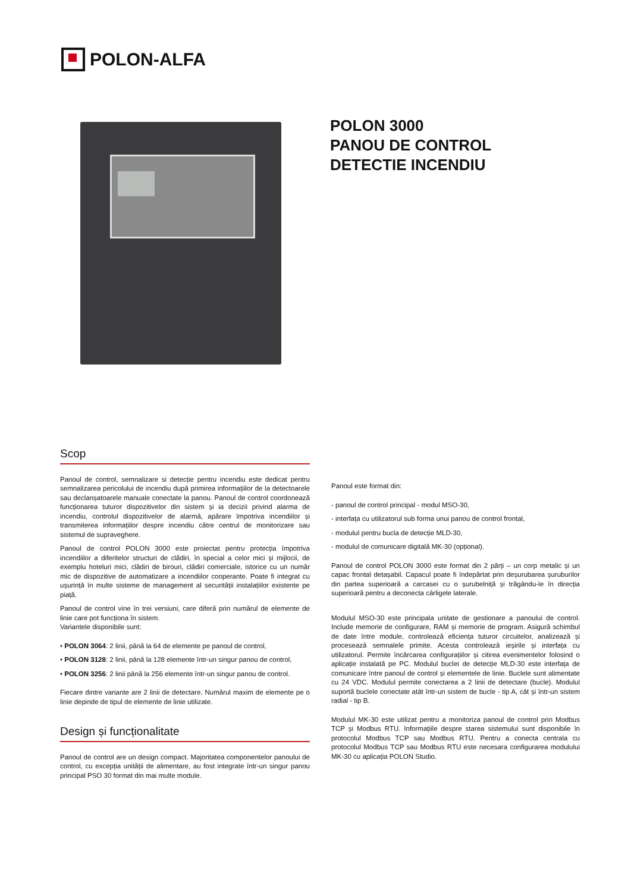POLON-ALFA
POLON 3000
PANOU DE CONTROL
DETECTIE INCENDIU
Scop
Panoul de control, semnalizare si detecție pentru incendiu este dedicat pentru semnalizarea pericolului de incendiu după primirea informațiilor de la detectoarele sau declanșatoarele manuale conectate la panou. Panoul de control coordonează funcționarea tuturor dispozitivelor din sistem și ia decizii privind alarma de incendiu, controlul dispozitivelor de alarmă, apărare împotriva incendiilor și transmiterea informațiilor despre incendiu către centrul de monitorizare sau sistemul de supraveghere.
Panoul de control POLON 3000 este proiectat pentru protecția împotriva incendiilor a diferitelor structuri de clădiri, în special a celor mici și mijlocii, de exemplu hoteluri mici, clădiri de birouri, clădiri comerciale, istorice cu un număr mic de dispozitive de automatizare a incendiilor cooperante. Poate fi integrat cu ușurință în multe sisteme de management al securității instalațiilor existente pe piață.
Panoul de control vine în trei versiuni, care diferă prin numărul de elemente de linie care pot funcționa în sistem.
Variantele disponibile sunt:
• POLON 3064: 2 linii, până la 64 de elemente pe panoul de control,
• POLON 3128: 2 linii, până la 128 elemente într-un singur panou de control,
• POLON 3256: 2 linii până la 256 elemente într-un singur panou de control.
Fiecare dintre variante are 2 linii de detectare. Numărul maxim de elemente pe o linie depinde de tipul de elemente de linie utilizate.
Design și funcționalitate
Panoul de control are un design compact. Majoritatea componentelor panoului de control, cu excepția unității de alimentare, au fost integrate într-un singur panou principal PSO 30 format din mai multe module.
Panoul este format din:
- panoul de control principal - modul MSO-30,
- interfața cu utilizatorul sub forma unui panou de control frontal,
- modulul pentru bucla de detecție MLD-30,
- modulul de comunicare digitală MK-30 (opțional).
Panoul de control POLON 3000 este format din 2 părți – un corp metalic și un capac frontal detașabil. Capacul poate fi îndepărtat prin deșurubarea șuruburilor din partea superioară a carcasei cu o șurubelniță și trăgându-le în direcția superioară pentru a deconecta cârligele laterale.
Modulul MSO-30 este principala unitate de gestionare a panoului de control. Include memorie de configurare, RAM și memorie de program. Asigură schimbul de date între module, controlează eficiența tuturor circuitelor, analizează și procesează semnalele primite. Acesta controlează ieșirile și interfața cu utilizatorul. Permite încărcarea configurațiilor și citirea evenimentelor folosind o aplicație instalată pe PC. Modulul buclei de detecție MLD-30 este interfața de comunicare între panoul de control și elementele de linie. Buclele sunt alimentate cu 24 VDC. Modulul permite conectarea a 2 linii de detectare (bucle). Modulul suportă buclele conectate atât într-un sistem de bucle - tip A, cât și într-un sistem radial - tip B.
Modulul MK-30 este utilizat pentru a monitoriza panoul de control prin Modbus TCP și Modbus RTU. Informațiile despre starea sistemului sunt disponibile în protocolul Modbus TCP sau Modbus RTU. Pentru a conecta centrala cu protocolul Modbus TCP sau Modbus RTU este necesara configurarea modulului MK-30 cu aplicația POLON Studio.